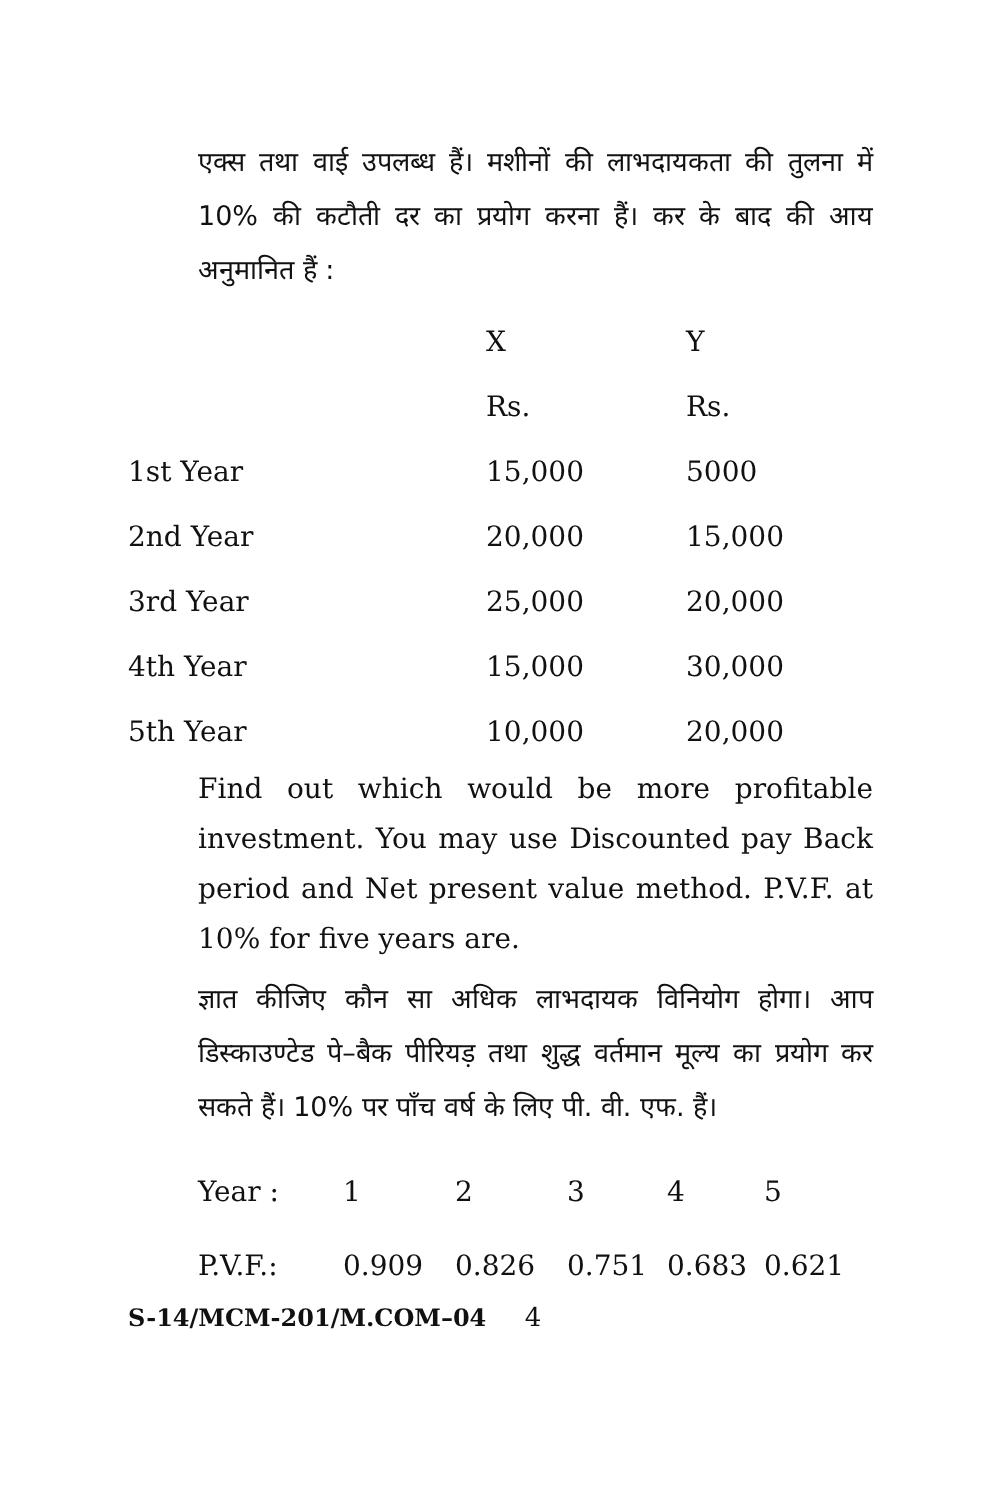एक्स तथा वाई उपलब्ध हैं। मशीनों की लाभदायकता की तुलना में 10% की कटौती दर का प्रयोग करना हैं। कर के बाद की आय अनुमानित हैं :
| | X | Y |
| | Rs. | Rs. |
| 1st Year | 15,000 | 5000 |
| 2nd Year | 20,000 | 15,000 |
| 3rd Year | 25,000 | 20,000 |
| 4th Year | 15,000 | 30,000 |
| 5th Year | 10,000 | 20,000 |
Find out which would be more profitable investment. You may use Discounted pay Back period and Net present value method. P.V.F. at 10% for five years are.
ज्ञात कीजिए कौन सा अधिक लाभदायक विनियोग होगा। आप डिस्काउण्टेड पे–बैक पीरियड़ तथा शुद्ध वर्तमान मूल्य का प्रयोग कर सकते हैं। 10% पर पाँच वर्ष के लिए पी. वी. एफ. हैं।
| Year : | 1 | 2 | 3 | 4 | 5 |
| P.V.F.: | 0.909 | 0.826 | 0.751 | 0.683 | 0.621 |
S-14/MCM-201/M.COM–04 4